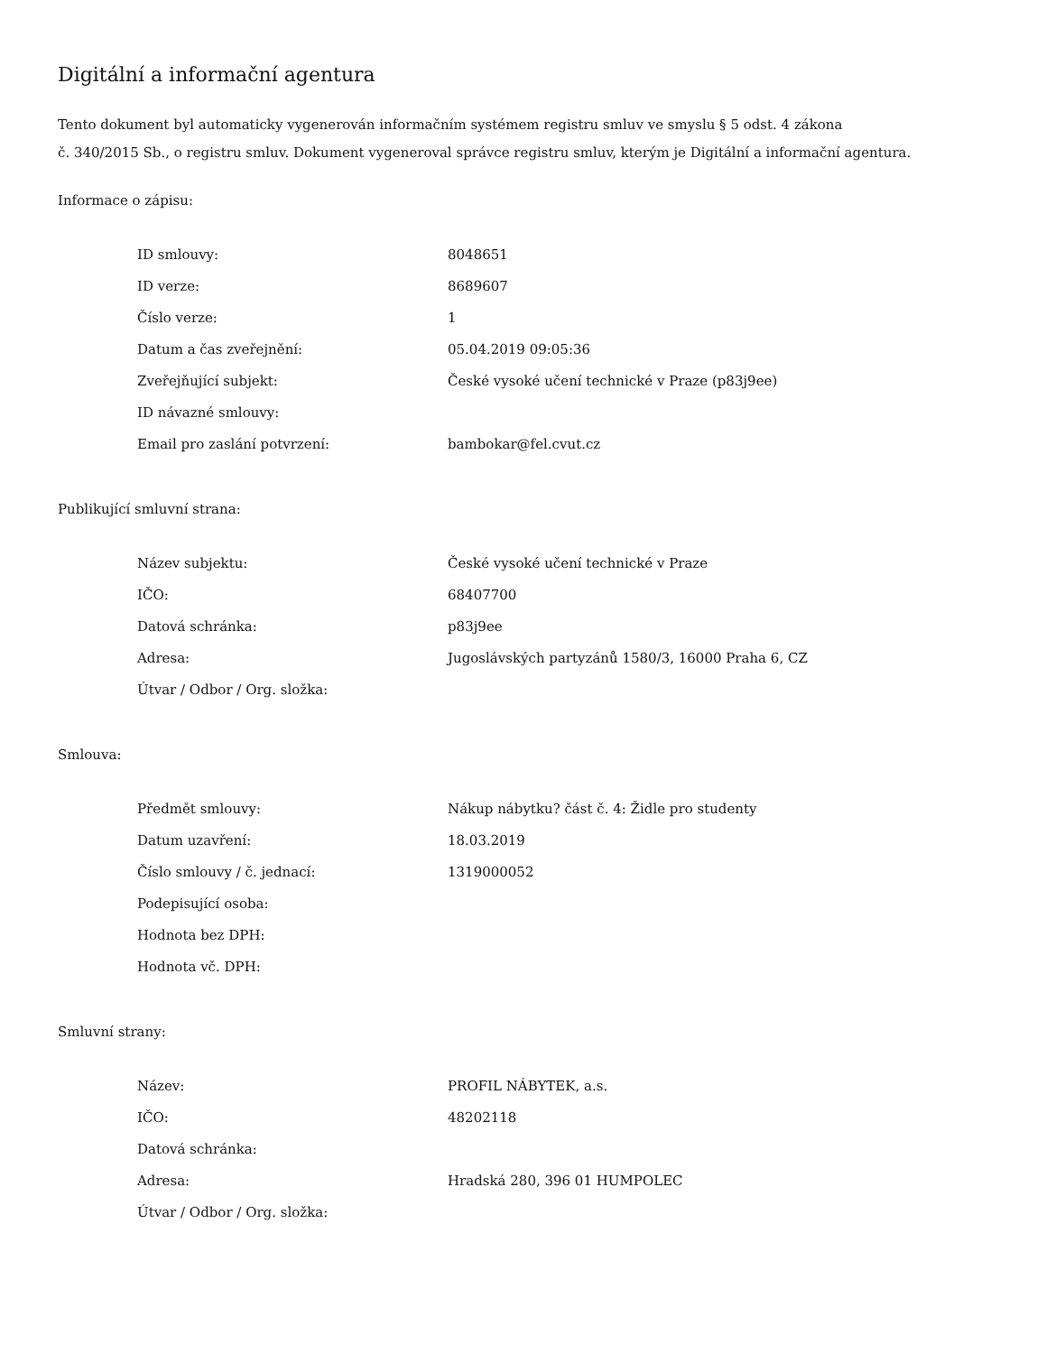Digitální a informační agentura
Tento dokument byl automaticky vygenerován informačním systémem registru smluv ve smyslu § 5 odst. 4 zákona
č. 340/2015 Sb., o registru smluv. Dokument vygeneroval správce registru smluv, kterým je Digitální a informační agentura.
Informace o zápisu:
| ID smlouvy: | 8048651 |
| ID verze: | 8689607 |
| Číslo verze: | 1 |
| Datum a čas zveřejnění: | 05.04.2019 09:05:36 |
| Zveřejňující subjekt: | České vysoké učení technické v Praze (p83j9ee) |
| ID návazné smlouvy: | |
| Email pro zaslání potvrzení: | bambokar@fel.cvut.cz |
Publikující smluvní strana:
| Název subjektu: | České vysoké učení technické v Praze |
| IČO: | 68407700 |
| Datová schránka: | p83j9ee |
| Adresa: | Jugoslávských partyzánů 1580/3, 16000 Praha 6, CZ |
| Útvar / Odbor / Org. složka: | |
Smlouva:
| Předmět smlouvy: | Nákup nábytku? část č. 4: Židle pro studenty |
| Datum uzavření: | 18.03.2019 |
| Číslo smlouvy / č. jednací: | 1319000052 |
| Podepisující osoba: | |
| Hodnota bez DPH: | |
| Hodnota vč. DPH: | |
Smluvní strany:
| Název: | PROFIL NÁBYTEK, a.s. |
| IČO: | 48202118 |
| Datová schránka: | |
| Adresa: | Hradská 280, 396 01 HUMPOLEC |
| Útvar / Odbor / Org. složka: | |